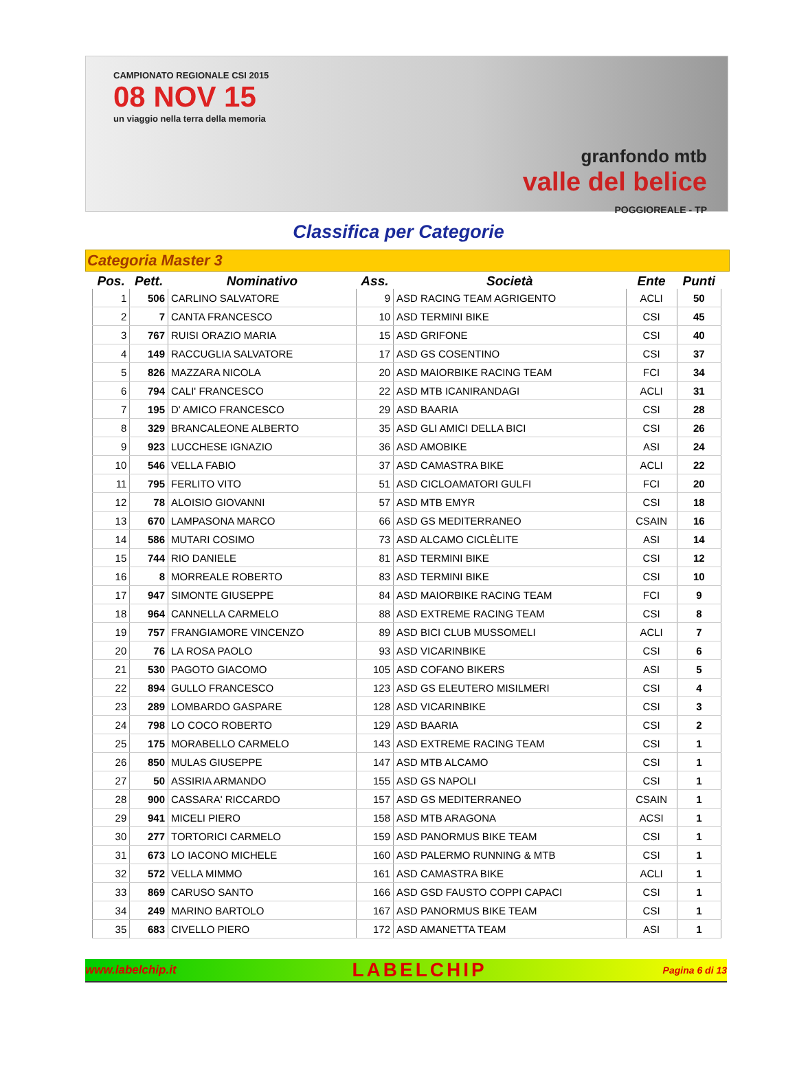CAMPIONATO REGIONALE CSI 2015
08 NOV 15
un viaggio nella terra della memoria
granfondo mtb
valle del belice
POGGIOREALE - TP
Classifica per Categorie
Categoria Master 3
| Pos. | Pett. | Nominativo | Ass. | Società | Ente | Punti |
| --- | --- | --- | --- | --- | --- | --- |
| 1 | 506 | CARLINO SALVATORE | 9 | ASD RACING TEAM AGRIGENTO | ACLI | 50 |
| 2 | 7 | CANTA FRANCESCO | 10 | ASD TERMINI BIKE | CSI | 45 |
| 3 | 767 | RUISI ORAZIO MARIA | 15 | ASD GRIFONE | CSI | 40 |
| 4 | 149 | RACCUGLIA SALVATORE | 17 | ASD GS COSENTINO | CSI | 37 |
| 5 | 826 | MAZZARA NICOLA | 20 | ASD MAIORBIKE RACING TEAM | FCI | 34 |
| 6 | 794 | CALI' FRANCESCO | 22 | ASD MTB ICANIRANDAGI | ACLI | 31 |
| 7 | 195 | D' AMICO FRANCESCO | 29 | ASD BAARIA | CSI | 28 |
| 8 | 329 | BRANCALEONE ALBERTO | 35 | ASD GLI AMICI DELLA BICI | CSI | 26 |
| 9 | 923 | LUCCHESE IGNAZIO | 36 | ASD AMOBIKE | ASI | 24 |
| 10 | 546 | VELLA FABIO | 37 | ASD CAMASTRA BIKE | ACLI | 22 |
| 11 | 795 | FERLITO VITO | 51 | ASD CICLOAMATORI GULFI | FCI | 20 |
| 12 | 78 | ALOISIO GIOVANNI | 57 | ASD MTB EMYR | CSI | 18 |
| 13 | 670 | LAMPASONA MARCO | 66 | ASD GS MEDITERRANEO | CSAIN | 16 |
| 14 | 586 | MUTARI COSIMO | 73 | ASD ALCAMO CICLÈLITE | ASI | 14 |
| 15 | 744 | RIO DANIELE | 81 | ASD TERMINI BIKE | CSI | 12 |
| 16 | 8 | MORREALE ROBERTO | 83 | ASD TERMINI BIKE | CSI | 10 |
| 17 | 947 | SIMONTE GIUSEPPE | 84 | ASD MAIORBIKE RACING TEAM | FCI | 9 |
| 18 | 964 | CANNELLA CARMELO | 88 | ASD EXTREME RACING TEAM | CSI | 8 |
| 19 | 757 | FRANGIAMORE VINCENZO | 89 | ASD BICI CLUB MUSSOMELI | ACLI | 7 |
| 20 | 76 | LA ROSA PAOLO | 93 | ASD VICARINBIKE | CSI | 6 |
| 21 | 530 | PAGOTO GIACOMO | 105 | ASD COFANO BIKERS | ASI | 5 |
| 22 | 894 | GULLO FRANCESCO | 123 | ASD GS ELEUTERO MISILMERI | CSI | 4 |
| 23 | 289 | LOMBARDO GASPARE | 128 | ASD VICARINBIKE | CSI | 3 |
| 24 | 798 | LO COCO ROBERTO | 129 | ASD BAARIA | CSI | 2 |
| 25 | 175 | MORABELLO CARMELO | 143 | ASD EXTREME RACING TEAM | CSI | 1 |
| 26 | 850 | MULAS GIUSEPPE | 147 | ASD MTB ALCAMO | CSI | 1 |
| 27 | 50 | ASSIRIA ARMANDO | 155 | ASD GS NAPOLI | CSI | 1 |
| 28 | 900 | CASSARA' RICCARDO | 157 | ASD GS MEDITERRANEO | CSAIN | 1 |
| 29 | 941 | MICELI PIERO | 158 | ASD MTB ARAGONA | ACSI | 1 |
| 30 | 277 | TORTORICI CARMELO | 159 | ASD PANORMUS BIKE TEAM | CSI | 1 |
| 31 | 673 | LO IACONO MICHELE | 160 | ASD PALERMO RUNNING & MTB | CSI | 1 |
| 32 | 572 | VELLA MIMMO | 161 | ASD CAMASTRA BIKE | ACLI | 1 |
| 33 | 869 | CARUSO SANTO | 166 | ASD GSD FAUSTO COPPI CAPACI | CSI | 1 |
| 34 | 249 | MARINO BARTOLO | 167 | ASD PANORMUS BIKE TEAM | CSI | 1 |
| 35 | 683 | CIVELLO PIERO | 172 | ASD AMANETTA TEAM | ASI | 1 |
www.labelchip.it
LABELCHIP
Pagina 6 di 13